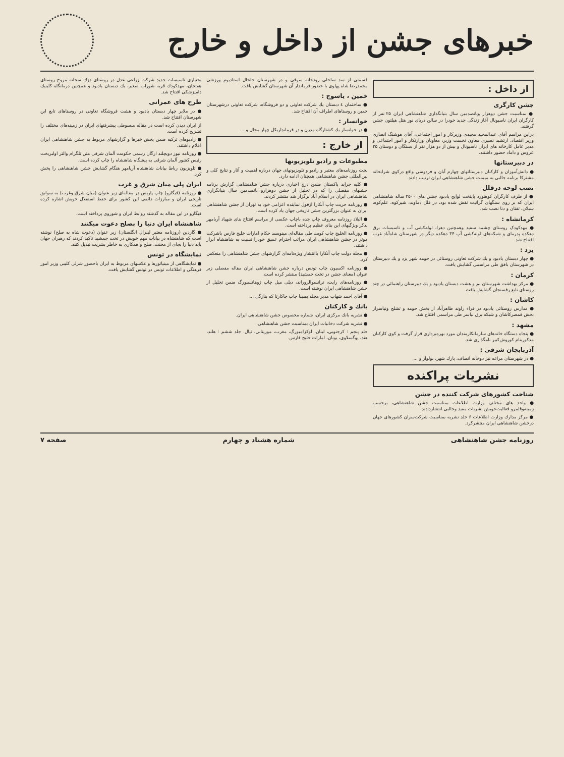خبرهای جشن از داخل و خارج
از داخل :
جشن کارگری
● بمناسبت جشن دوهزار وپانصدمین سال بنیانگذاری شاهنشاهی ایران ۲۵ نفر از کارگران ایران ناسیونال آغاز زندگی جدید خودرا در سالن دریای نور هتل هیلتون جشن گرفتند.
دراین مراسم آقای عبدالمجید مجیدی وزیرکار و امور اجتماعی، آقای هوشنگ انصاری وزیر اقتصاد، ارتشبد نصیری معاون نخست وزیر، معاونان وزارتکار و امور اجتماعی و مدیر عامل کارخانه های ایران ناسیونال و بیش از دو هزار نفر از بستگان و دوستان ۲۵ عروس و داماد حضور داشتند.
در دبیرستانها
● دانش‌آموزان و کارکنان دبیرستانهای چهارم آبان و فردوسی واقع درکوی شرابخانه مشترکا برنامه جالبی به میمنت جشن شاهنشاهی ایران ترتیب دادند.
نصب لوحه درقلل
● از طرف کارگران کوهنورد پایتخت لوایح یادبود جشن های ۲۵۰۰ ساله شاهنشاهی ایران که بر روی سنگهای گرانیت نقش شده بود، در قلل دماوند، شیرکوه، علم‌کوه، سبلان، تفتان و دنا نصب شد.
کرمانشاه :
● مهدکودک روستای چشمه سفید وهمچنین دهرا، لوله‌کشی آب و تاسیسات برق دهکده پدرمای و شبکه‌های لوله‌کشی آپ ۳۴ دهکده دیگر در شهرستان شاه‌آباد غرب افتتاح شد.
یزد :
● چهار دبستان یادبود و یك شرکت تعاونی روستائی در حومه شهر یزد و یك دبیرستان در شهرستان بافق طی مراسمی گشایش یافت.
کرمان :
● مرکز بهداشت شهرستان بم و هشت دبستان یادبود و یك دبیرستان راهنمائی در چند روستای تابع رفسنجان گشایش یافت.
کاشان :
● مدارس روستائی یادبود در قراء راوند طاهرآباد از بخش حومه و تشلج ونیاسراز بخش قمصرکاشان و شبکه برق نیاسر طی مراسمی افتتاح شد.
مشهد :
● پنجاه دستگاه خانه‌های سازمانکارمندان مورد بهره‌برداری قرار گرفت و کوی کارکنان مذکوربنام کوروش‌کبیر نامگذاری شد.
آذربایجان شرقی :
● در شهرستان مراغه نیز دوخانه انصاف، پارك شهر، بولوار و ...
نشریات پراکنده
شناخت کشورهای شرکت کننده در جشن
● واحد های مختلف وزارت اطلاعات بمناسبت جشن شاهنشاهی، برحسب زمینه‌وقلمرو فعالیت‌خویش نشریات مفید وجالبی انتشاردادند.
● مرکز مدارك وزارت اطلاعات ۶ جلد نشریه بمناسبت شرکت‌سران کشورهای جهان درجشن شاهنشاهی ایران منتشرکرد.
قسمتی از سد ساحلی رودخانه سوفی و در شهرستان خلخال استادیوم ورزشی محمدرضا شاه پهلوی با حضور فرماندار آن شهرستان گشایش یافت.
خمین ، یاسوج :
● ساختمان ٤ دبستان یك شرکت تعاونی و دو فروشگاه، شرکت تعاونی درشهرستان خمین و روستاهای اطراف آن افتتاح شد.
خوانسار :
● در خوانسار یك کشتارگاه مدرن و در فرمانداریکل چهار محال و ...
از خارج :
مطبوعات و رادیو تلویزیونها
بحث روزنامه‌های معتبر و رادیو و تلویزیونهای جهان درباره اهمیت و آثار و نتایج کلی و بین‌المللی جشن شاهنشاهی همچنان ادامه دارد.
● کلیه جراید پاکستان ضمن درج اخباری درباره جشن شاهنشاهی گزارش برنامه جشنهای مفصلی را که در تجلیل از جشن دوهزارو پانصدمین سال بنیانگزاری شاهنشاهی ایران در اسلام آباد برگزار شد منتشر کردند.
● روزنامه حریت چاپ آنکارا ازقول نماینده اعزامی خود به تهران از جشن شاهنشاهی ایران به عنوان بزرگترین جشن تاریخی جهان یاد کرده است.
● البلاد روزنامه معروف چاپ جده باچاپ عکسی از مراسم افتتاح بنای شهیاد آریامهر بذکر ویژگیهای این بنای عظیم پرداخته است.
● روزنامه الخلیج چاپ کویت طی مقاله‌ای مینویسد حکام امارات خلیج فارس باشرکت موثر در جشن شاهنشاهی ایران مراتب احترام عمیق خودرا نسبت به شاهنشاه ابراز داشتند.
● مجله دولت چاپ آنکارا باانتشار ویژه‌نامه‌ای گزارشهای جشن شاهنشاهی را منعکس کرد.
● روزنامه اکسیون چاپ تونس درباره جشن شاهنشاهی ایران مقاله مفصلی زیر عنوان (معنای جشن در تخت جمشید) منتشر کرده است.
● روزنامه‌های رایت، ترانسوالروراند، دیلی میل چاپ ژوهانسبورگ ضمن تجلیل از جشن شاهنشاهی ایران نوشته است.
● آقای احمد شهاب مدیر مجله بصیبا چاپ جاکارتا که بنازگی ...
بانك و کارکنان
● نشریه بانك مرکزی ایران، شماره مخصوص جشن شاهنشاهی ایران.
● نشریه شرکت دخانیات ایران بمناسبت جشن شاهنشاهی.
جلد پنجم : کرجنوبی، لبنان، لوکزامبورگ، مغرب، موریتانی، نپال. جلد ششم : هلند، هند، یوگسلاوی، یونان، امارات خلیج فارس.
بختیاری تاسیسات جدید شرکت زراعی عدل در روستای دزك سخانه مروج روستای هفتجان، مهدکودك قریه شوراب صغیر، یك دبستان یادبود و همچنین درمانگاه کلینیك دامپزشکی افتتاح شد.
طرح های عمرانی
● در ملایر چهار دبستان یادبود و هشت فروشگاه تعاونی در روستاهای تابع این شهرستان افتتاح شد.
از ایران دیدن کرده است در مقاله مبسوطی پیشرفتهای ایران در زمینه‌های مختلف را تشریح کرده است.
● رادیوهای ترکیه ضمن پخش خبرها و گزارشهای مربوط به جشن شاهنشاهی ایران اعلام داشتند.
● روزنامه نیوز دویچلند ارگان رسمی حکومت آلمان شرقی متن تلگرام والتر اولبریخت رئیس کشور آلمان شرقی به پیشگاه شاهنشاه را چاپ کرده است.
● تلویزیون رباط بیانات شاهنشاه آریامهر هنگام گشایش جشن شاهنشاهی را پخش کرد.
ایران پلی میان شرق و غرب
● روزنامه (فیگارو) چاپ پاریس در مقاله‌ای زیر عنوان (میان شرق وغرب) به سوابق تاریخی ایران و مبارزات دائمی این کشور برای حفظ استقلال خویش اشاره کرده است.
فیگارو در این مقاله به گذشته روابط ایران و شوروی پرداخته است.
شاهنشاه ایران دنیا را بصلح دعوت میکنند
● گاردین (روزنامه معتبر لیبرال انگلستان) زیر عنوان (دعوت شاه به صلح) نوشته است که شاهنشاه در بیانات مهم خویش در تخت جمشید تاکید کردند که رهبران جهان باید دنیا را بجای از محنت، صلح و همکاری به خاطر بشریت تبدیل کنند.
نمایشگاه در تونس
● نمایشگاهی از مینیاتورها و عکسهای مربوط به ایران باحضور شرلی کلیبی وزیر امور فرهنگی و اطلاعات تونس در تونس گشایش یافت.
روزنامه جشن شاهنشاهی شماره هشتاد و چهارم صفحه ۷